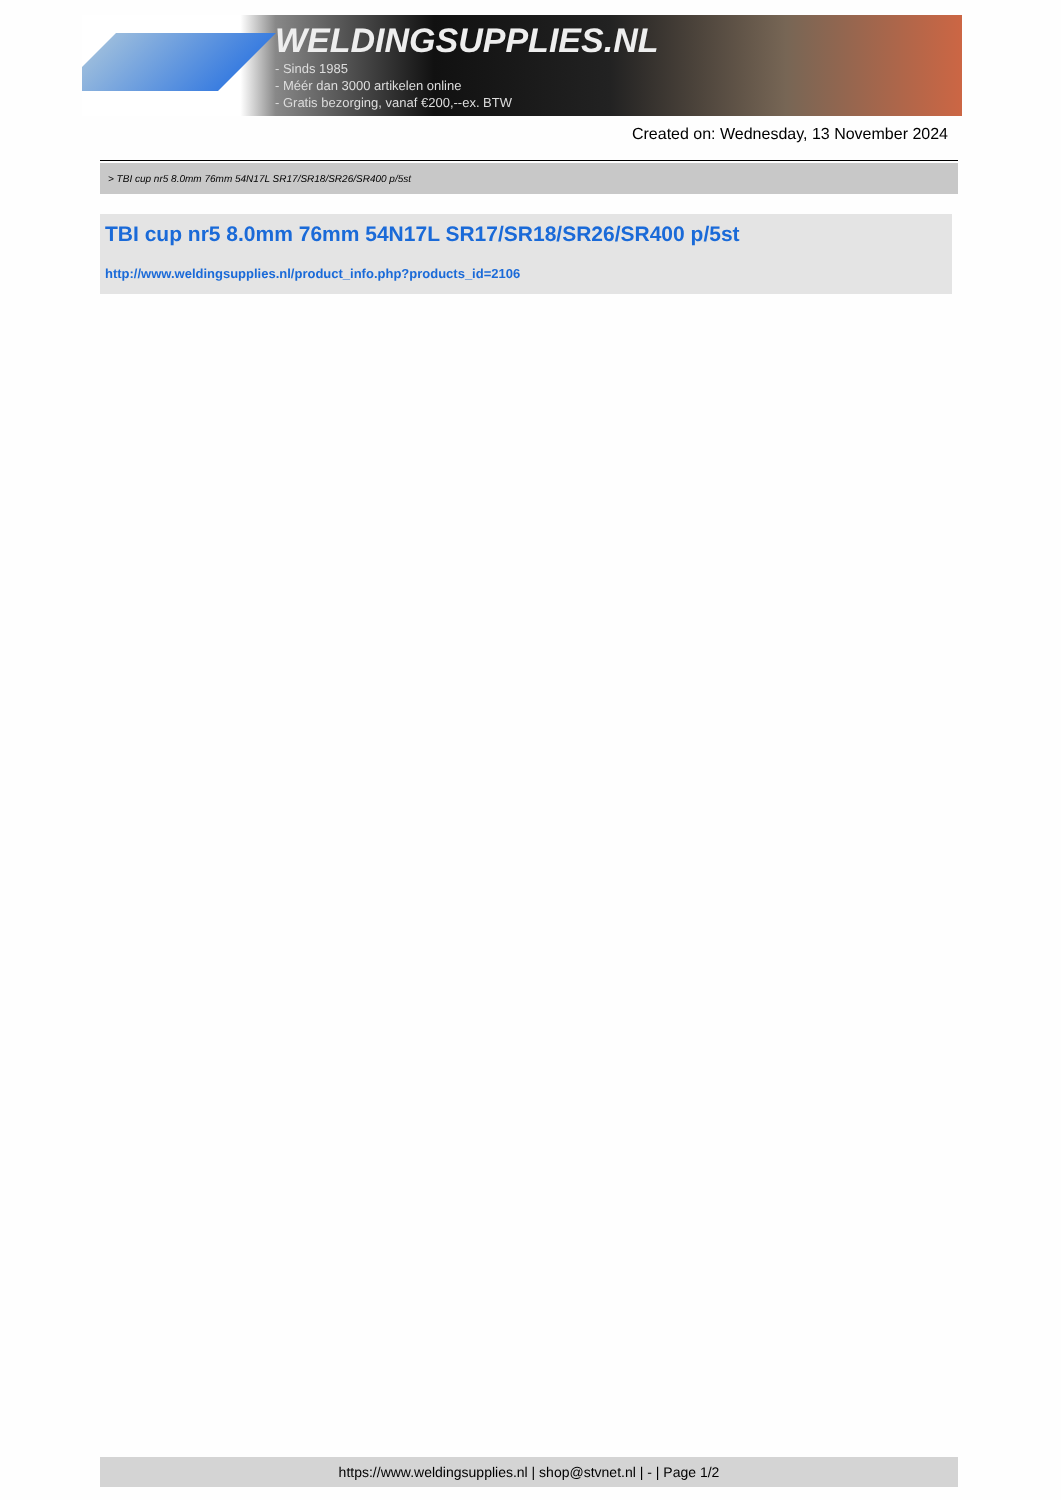WELDINGSUPPLIES.NL
- Sinds 1985
- Méér dan 3000 artikelen online
- Gratis bezorging, vanaf €200,--ex. BTW
Created on: Wednesday, 13 November 2024
> TBI cup nr5 8.0mm 76mm 54N17L SR17/SR18/SR26/SR400 p/5st
TBI cup nr5 8.0mm 76mm 54N17L SR17/SR18/SR26/SR400 p/5st
http://www.weldingsupplies.nl/product_info.php?products_id=2106
https://www.weldingsupplies.nl | shop@stvnet.nl | - | Page 1/2